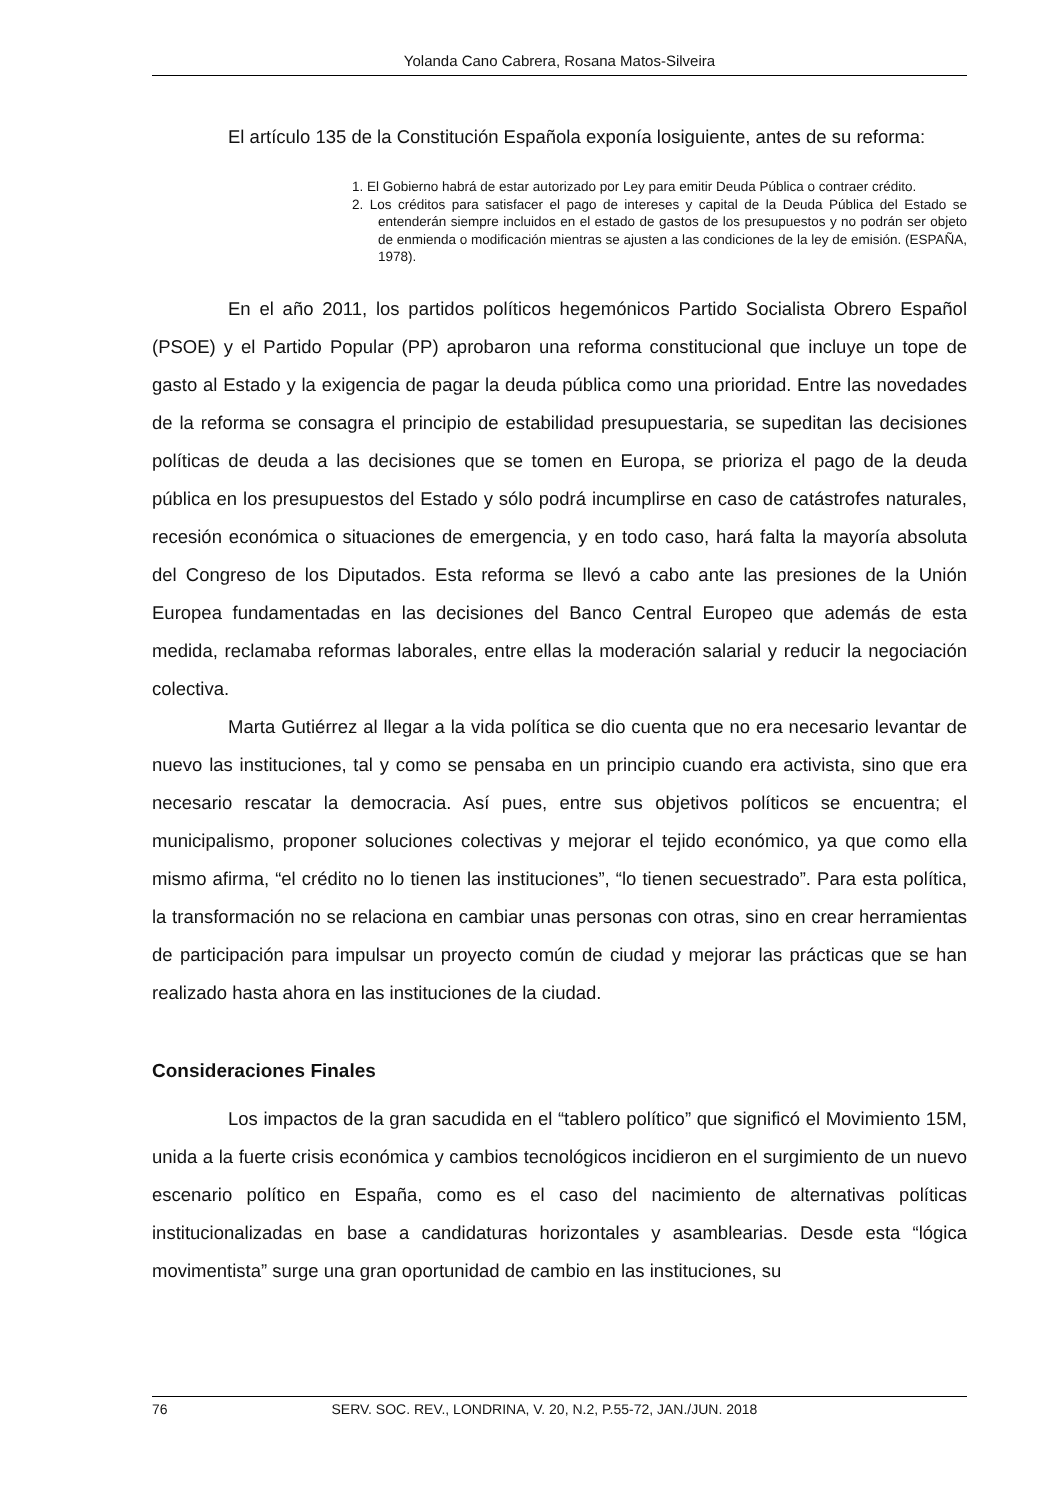Yolanda Cano Cabrera, Rosana Matos-Silveira
El artículo 135 de la Constitución Española exponía losiguiente, antes de su reforma:
1. El Gobierno habrá de estar autorizado por Ley para emitir Deuda Pública o contraer crédito.
2. Los créditos para satisfacer el pago de intereses y capital de la Deuda Pública del Estado se entenderán siempre incluidos en el estado de gastos de los presupuestos y no podrán ser objeto de enmienda o modificación mientras se ajusten a las condiciones de la ley de emisión. (ESPAÑA, 1978).
En el año 2011, los partidos políticos hegemónicos Partido Socialista Obrero Español (PSOE) y el Partido Popular (PP) aprobaron una reforma constitucional que incluye un tope de gasto al Estado y la exigencia de pagar la deuda pública como una prioridad. Entre las novedades de la reforma se consagra el principio de estabilidad presupuestaria, se supeditan las decisiones políticas de deuda a las decisiones que se tomen en Europa, se prioriza el pago de la deuda pública en los presupuestos del Estado y sólo podrá incumplirse en caso de catástrofes naturales, recesión económica o situaciones de emergencia, y en todo caso, hará falta la mayoría absoluta del Congreso de los Diputados. Esta reforma se llevó a cabo ante las presiones de la Unión Europea fundamentadas en las decisiones del Banco Central Europeo que además de esta medida, reclamaba reformas laborales, entre ellas la moderación salarial y reducir la negociación colectiva.
Marta Gutiérrez al llegar a la vida política se dio cuenta que no era necesario levantar de nuevo las instituciones, tal y como se pensaba en un principio cuando era activista, sino que era necesario rescatar la democracia. Así pues, entre sus objetivos políticos se encuentra; el municipalismo, proponer soluciones colectivas y mejorar el tejido económico, ya que como ella mismo afirma, “el crédito no lo tienen las instituciones”, “lo tienen secuestrado”. Para esta política, la transformación no se relaciona en cambiar unas personas con otras, sino en crear herramientas de participación para impulsar un proyecto común de ciudad y mejorar las prácticas que se han realizado hasta ahora en las instituciones de la ciudad.
Consideraciones Finales
Los impactos de la gran sacudida en el “tablero político” que significó el Movimiento 15M, unida a la fuerte crisis económica y cambios tecnológicos incidieron en el surgimiento de un nuevo escenario político en España, como es el caso del nacimiento de alternativas políticas institucionalizadas en base a candidaturas horizontales y asamblearias. Desde esta “lógica movimentista” surge una gran oportunidad de cambio en las instituciones, su
76 SERV. SOC. REV., LONDRINA, V. 20, N.2, P.55-72, JAN./JUN. 2018